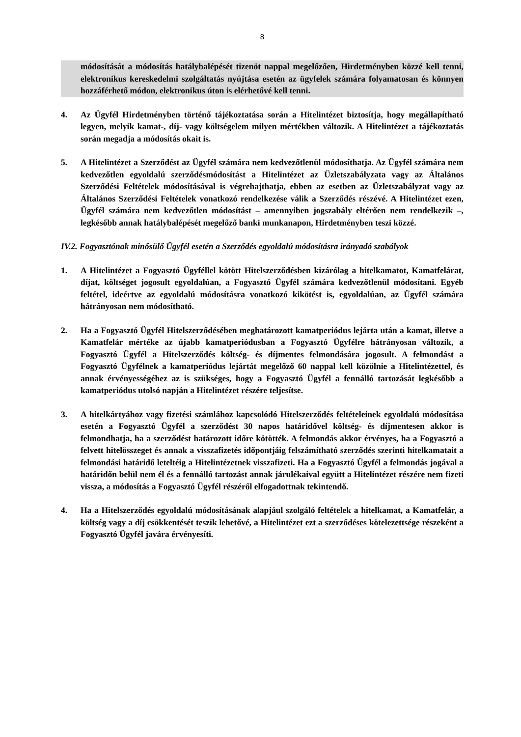8
módosítását a módosítás hatálybalépését tizenöt nappal megelőzően, Hirdetményben közzé kell tenni, elektronikus kereskedelmi szolgáltatás nyújtása esetén az ügyfelek számára folyamatosan és könnyen hozzáférhető módon, elektronikus úton is elérhetővé kell tenni.
4. Az Ügyfél Hirdetményben történő tájékoztatása során a Hitelintézet biztosítja, hogy megállapítható legyen, melyik kamat-, díj- vagy költségelem milyen mértékben változik. A Hitelintézet a tájékoztatás során megadja a módosítás okait is.
5. A Hitelintézet a Szerződést az Ügyfél számára nem kedvezőtlenül módosíthatja. Az Ügyfél számára nem kedvezőtlen egyoldalú szerződésmódosítást a Hitelintézet az Üzletszabályzata vagy az Általános Szerződési Feltételek módosításával is végrehajthatja, ebben az esetben az Üzletszabályzat vagy az Általános Szerződési Feltételek vonatkozó rendelkezése válik a Szerződés részévé. A Hitelintézet ezen, Ügyfél számára nem kedvezőtlen módosítást – amennyiben jogszabály eltérően nem rendelkezik –, legkésőbb annak hatálybalépését megelőző banki munkanapon, Hirdetményben teszi közzé.
IV.2. Fogyasztónak minősülő Ügyfél esetén a Szerződés egyoldalú módosításra irányadó szabályok
1. A Hitelintézet a Fogyasztó Ügyféllel kötött Hitelszerződésben kizárólag a hitelkamatot, Kamatfelárat, díjat, költséget jogosult egyoldalúan, a Fogyasztó Ügyfél számára kedvezőtlenül módosítani. Egyéb feltétel, ideértve az egyoldalú módosításra vonatkozó kikötést is, egyoldalúan, az Ügyfél számára hátrányosan nem módosítható.
2. Ha a Fogyasztó Ügyfél Hitelszerződésében meghatározott kamatperiódus lejárta után a kamat, illetve a Kamatfelár mértéke az újabb kamatperiódusban a Fogyasztó Ügyfélre hátrányosan változik, a Fogyasztó Ügyfél a Hitelszerződés költség- és díjmentes felmondására jogosult. A felmondást a Fogyasztó Ügyfélnek a kamatperiódus lejártát megelőző 60 nappal kell közölnie a Hitelintézettel, és annak érvényességéhez az is szükséges, hogy a Fogyasztó Ügyfél a fennálló tartozását legkésőbb a kamatperiódus utolsó napján a Hitelintézet részére teljesítse.
3. A hitelkártyához vagy fizetési számlához kapcsolódó Hitelszerződés feltételeinek egyoldalú módosítása esetén a Fogyasztó Ügyfél a szerződést 30 napos határidővel költség- és díjmentesen akkor is felmondhatja, ha a szerződést határozott időre kötötték. A felmondás akkor érvényes, ha a Fogyasztó a felvett hitelösszeget és annak a visszafizetés időpontjáig felszámítható szerződés szerinti hitelkamatait a felmondási határidő leteltéig a Hitelintézetnek visszafizeti. Ha a Fogyasztó Ügyfél a felmondás jogával a határidőn belül nem él és a fennálló tartozást annak járulékaival együtt a Hitelintézet részére nem fizeti vissza, a módosítás a Fogyasztó Ügyfél részéről elfogadottnak tekintendő.
4. Ha a Hitelszerződés egyoldalú módosításának alapjául szolgáló feltételek a hitelkamat, a Kamatfelár, a költség vagy a díj csökkentését teszik lehetővé, a Hitelintézet ezt a szerződéses kötelezettsége részeként a Fogyasztó Ügyfél javára érvényesíti.